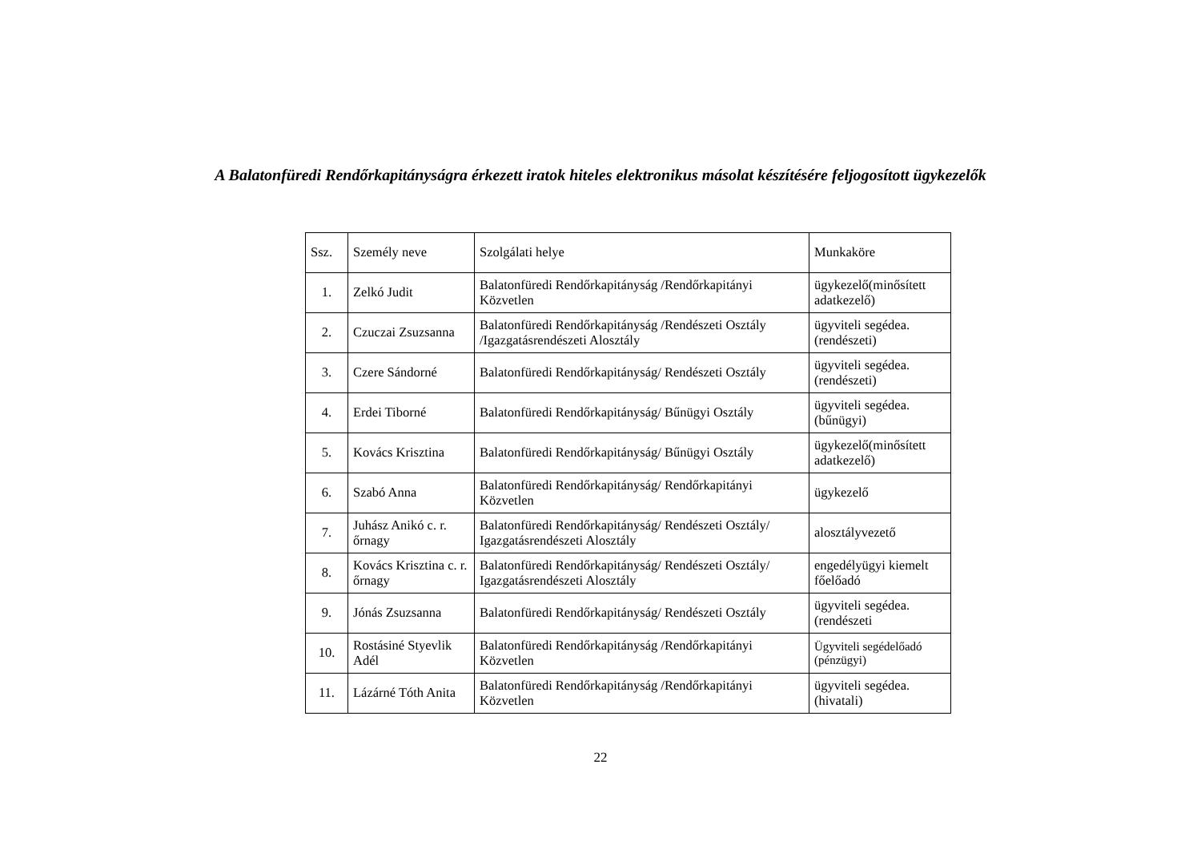A Balatonfüredi Rendőrkapitányságra érkezett iratok hiteles elektronikus másolat készítésére feljogosított ügykezelők
| Ssz. | Személy neve | Szolgálati helye | Munkaköre |
| 1. | Zelkó Judit | Balatonfüredi Rendőrkapitányság /Rendőrkapitányi Közvetlen | ügykezelő(minősített adatkezelő) |
| 2. | Czuczai Zsuzsanna | Balatonfüredi Rendőrkapitányság /Rendészeti Osztály /Igazgatásrendészeti Alosztály | ügyviteli segédea. (rendészeti) |
| 3. | Czere Sándorné | Balatonfüredi Rendőrkapitányság/ Rendészeti Osztály | ügyviteli segédea. (rendészeti) |
| 4. | Erdei Tiborné | Balatonfüredi Rendőrkapitányság/ Bűnügyi Osztály | ügyviteli segédea. (bűnügyi) |
| 5. | Kovács Krisztina | Balatonfüredi Rendőrkapitányság/ Bűnügyi Osztály | ügykezelő(minősített adatkezelő) |
| 6. | Szabó Anna | Balatonfüredi Rendőrkapitányság/ Rendőrkapitányi Közvetlen | ügykezelő |
| 7. | Juhász Anikó c. r. őrnagy | Balatonfüredi Rendőrkapitányság/ Rendészeti Osztály/ Igazgatásrendészeti Alosztály | alosztályvezető |
| 8. | Kovács Krisztina c. r. őrnagy | Balatonfüredi Rendőrkapitányság/ Rendészeti Osztály/ Igazgatásrendészeti Alosztály | engedélyügyi kiemelt főelőadó |
| 9. | Jónás Zsuzsanna | Balatonfüredi Rendőrkapitányság/ Rendészeti Osztály | ügyviteli segédea. (rendészeti |
| 10. | Rostásiné Styevlik Adél | Balatonfüredi Rendőrkapitányság /Rendőrkapitányi Közvetlen | Ügyviteli segédelőadó (pénzügyi) |
| 11. | Lázárné Tóth Anita | Balatonfüredi Rendőrkapitányság /Rendőrkapitányi Közvetlen | ügyviteli segédea. (hivatali) |
22